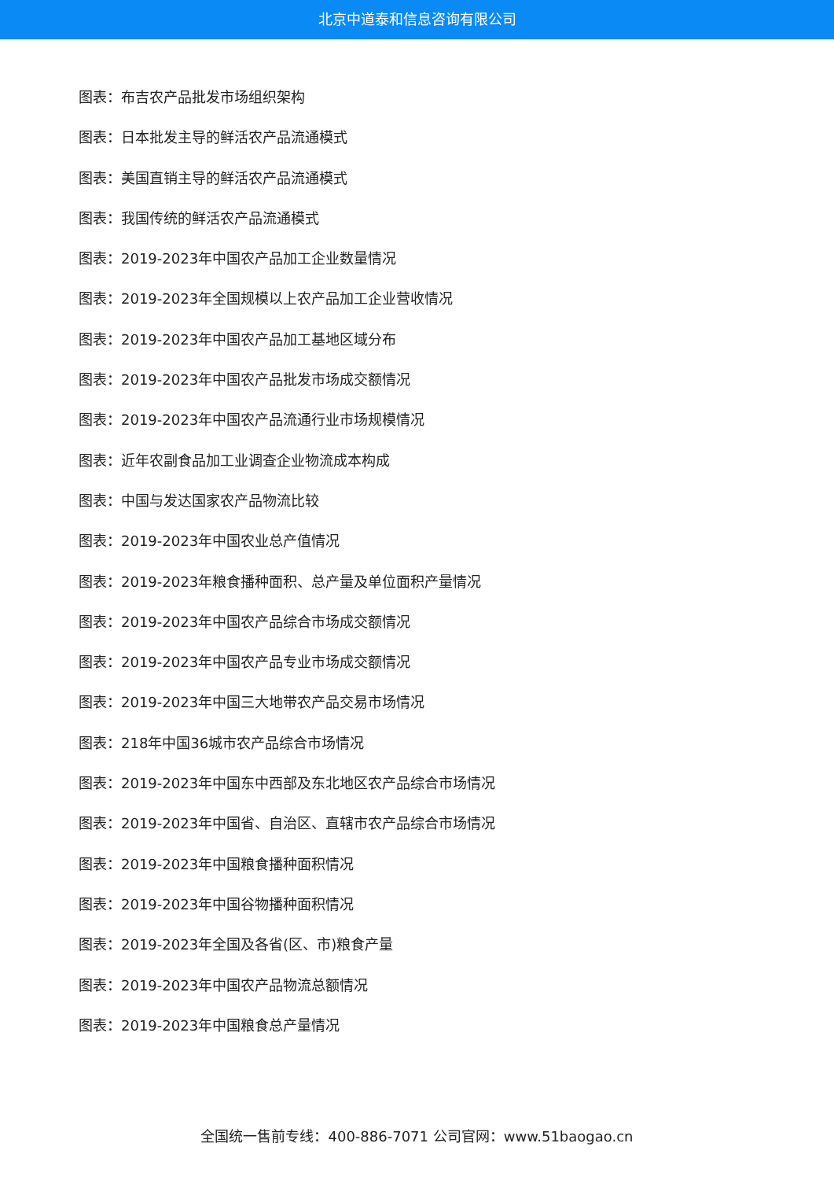北京中道泰和信息咨询有限公司
图表：布吉农产品批发市场组织架构
图表：日本批发主导的鲜活农产品流通模式
图表：美国直销主导的鲜活农产品流通模式
图表：我国传统的鲜活农产品流通模式
图表：2019-2023年中国农产品加工企业数量情况
图表：2019-2023年全国规模以上农产品加工企业营收情况
图表：2019-2023年中国农产品加工基地区域分布
图表：2019-2023年中国农产品批发市场成交额情况
图表：2019-2023年中国农产品流通行业市场规模情况
图表：近年农副食品加工业调查企业物流成本构成
图表：中国与发达国家农产品物流比较
图表：2019-2023年中国农业总产值情况
图表：2019-2023年粮食播种面积、总产量及单位面积产量情况
图表：2019-2023年中国农产品综合市场成交额情况
图表：2019-2023年中国农产品专业市场成交额情况
图表：2019-2023年中国三大地带农产品交易市场情况
图表：218年中国36城市农产品综合市场情况
图表：2019-2023年中国东中西部及东北地区农产品综合市场情况
图表：2019-2023年中国省、自治区、直辖市农产品综合市场情况
图表：2019-2023年中国粮食播种面积情况
图表：2019-2023年中国谷物播种面积情况
图表：2019-2023年全国及各省(区、市)粮食产量
图表：2019-2023年中国农产品物流总额情况
图表：2019-2023年中国粮食总产量情况
全国统一售前专线：400-886-7071 公司官网：www.51baogao.cn